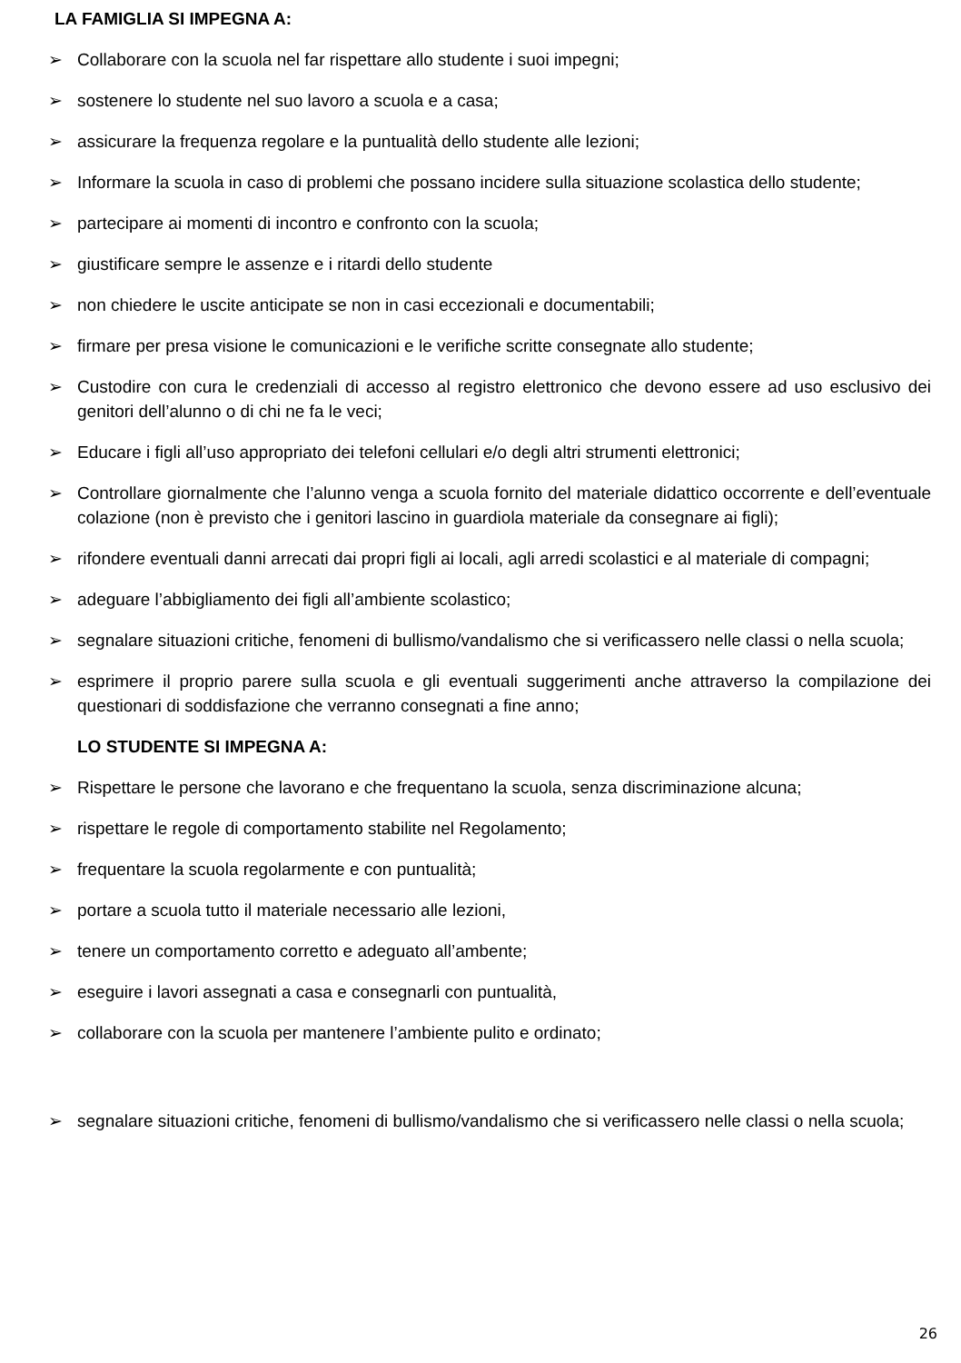LA FAMIGLIA SI IMPEGNA A:
➢ Collaborare con la scuola nel far rispettare allo studente i suoi impegni;
➢ sostenere lo studente nel suo lavoro a scuola e a casa;
➢ assicurare la frequenza regolare e la puntualità dello studente alle lezioni;
➢ Informare la scuola in caso di problemi che possano incidere sulla situazione scolastica dello studente;
➢ partecipare ai momenti di incontro e confronto con la scuola;
➢ giustificare sempre le assenze e i ritardi dello studente
➢ non chiedere le uscite anticipate se non in casi eccezionali e documentabili;
➢ firmare per presa visione le comunicazioni e le verifiche scritte consegnate allo studente;
➢ Custodire con cura le credenziali di accesso al registro elettronico che devono essere ad uso esclusivo dei genitori dell’alunno o di chi ne fa le veci;
➢ Educare i figli all’uso appropriato dei telefoni cellulari e/o degli altri strumenti elettronici;
➢ Controllare giornalmente che l’alunno venga a scuola fornito del materiale didattico occorrente e dell’eventuale colazione (non è previsto che i genitori lascino in guardiola materiale da consegnare ai figli);
➢ rifondere eventuali danni arrecati dai propri figli ai locali, agli arredi scolastici e al materiale di compagni;
➢ adeguare l’abbigliamento dei figli all’ambiente scolastico;
➢ segnalare situazioni critiche, fenomeni di bullismo/vandalismo che si verificassero nelle classi o nella scuola;
➢ esprimere il proprio parere sulla scuola e gli eventuali suggerimenti anche attraverso la compilazione dei questionari di soddisfazione che verranno consegnati a fine anno;
LO STUDENTE SI IMPEGNA A:
➢ Rispettare le persone che lavorano e che frequentano la scuola, senza discriminazione alcuna;
➢ rispettare le regole di comportamento stabilite nel Regolamento;
➢ frequentare la scuola regolarmente e con puntualità;
➢ portare a scuola tutto il materiale necessario alle lezioni,
➢ tenere un comportamento corretto e adeguato all’ambente;
➢ eseguire i lavori assegnati a casa e consegnarli con puntualità,
➢ collaborare con la scuola per mantenere l’ambiente pulito e ordinato;
➢ segnalare situazioni critiche, fenomeni di bullismo/vandalismo che si verificassero nelle classi o nella scuola;
26